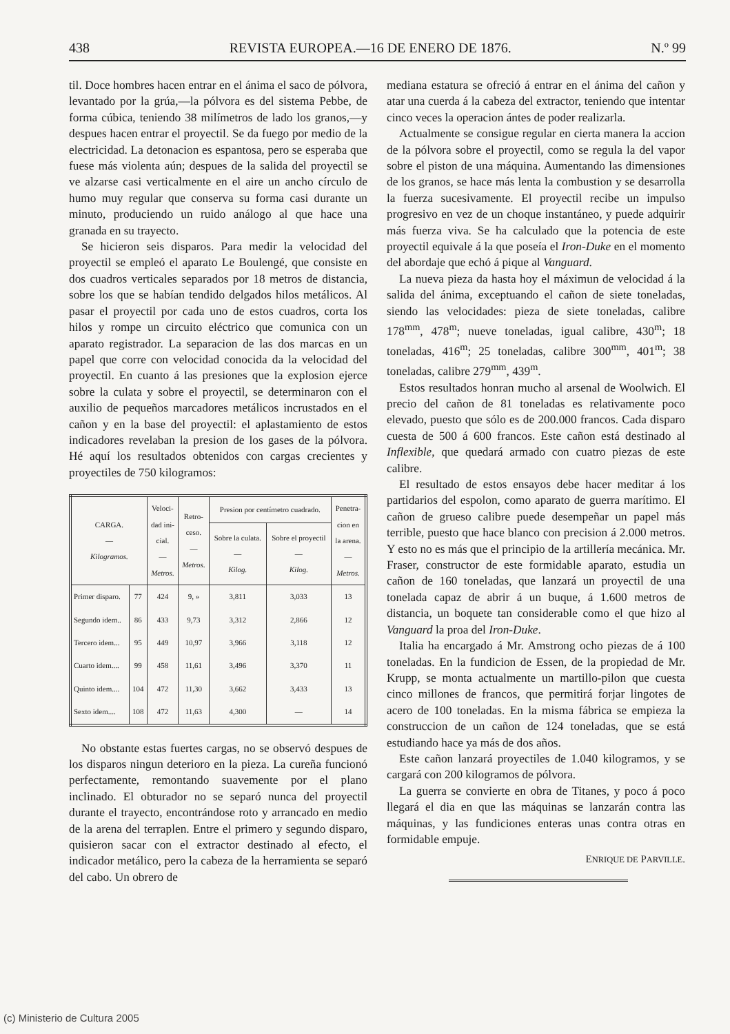438 REVISTA EUROPEA.—16 DE ENERO DE 1876. N.º 99
til. Doce hombres hacen entrar en el ánima el saco de pólvora, levantado por la grúa,—la pólvora es del sistema Pebbe, de forma cúbica, teniendo 38 milímetros de lado los granos,—y despues hacen entrar el proyectil. Se da fuego por medio de la electricidad. La detonacion es espantosa, pero se esperaba que fuese más violenta aún; despues de la salida del proyectil se ve alzarse casi verticalmente en el aire un ancho círculo de humo muy regular que conserva su forma casi durante un minuto, produciendo un ruido análogo al que hace una granada en su trayecto.
Se hicieron seis disparos. Para medir la velocidad del proyectil se empleó el aparato Le Boulengé, que consiste en dos cuadros verticales separados por 18 metros de distancia, sobre los que se habían tendido delgados hilos metálicos. Al pasar el proyectil por cada uno de estos cuadros, corta los hilos y rompe un circuito eléctrico que comunica con un aparato registrador. La separacion de las dos marcas en un papel que corre con velocidad conocida da la velocidad del proyectil. En cuanto á las presiones que la explosion ejerce sobre la culata y sobre el proyectil, se determinaron con el auxilio de pequeños marcadores metálicos incrustados en el cañon y en la base del proyectil: el aplastamiento de estos indicadores revelaban la presion de los gases de la pólvora. Hé aquí los resultados obtenidos con cargas crecientes y proyectiles de 750 kilogramos:
| CARGA. — Kilogramos. | | Veloci- dad ini- cial. — Metros. | Retro- ceso. — Metros. | Presion por centímetro cuadrado. | | Penetra- cion en la arena. — Metros. |
| --- | --- | --- | --- | --- | --- | --- |
| | | | | Sobre la culata. — Kilog. | Sobre el proyectil — Kilog. | |
| Primer disparo. | 77 | 424 | 9, » | 3,811 | 3,033 | 13 |
| Segundo idem.. | 86 | 433 | 9,73 | 3,312 | 2,866 | 12 |
| Tercero idem... | 95 | 449 | 10,97 | 3,966 | 3,118 | 12 |
| Cuarto idem.... | 99 | 458 | 11,61 | 3,496 | 3,370 | 11 |
| Quinto idem.... | 104 | 472 | 11,30 | 3,662 | 3,433 | 13 |
| Sexto idem.... | 108 | 472 | 11,63 | 4,300 | — | 14 |
No obstante estas fuertes cargas, no se observó despues de los disparos ningun deterioro en la pieza. La cureña funcionó perfectamente, remontando suavemente por el plano inclinado. El obturador no se separó nunca del proyectil durante el trayecto, encontrándose roto y arrancado en medio de la arena del terraplen. Entre el primero y segundo disparo, quisieron sacar con el extractor destinado al efecto, el indicador metálico, pero la cabeza de la herramienta se separó del cabo. Un obrero de
mediana estatura se ofreció á entrar en el ánima del cañon y atar una cuerda á la cabeza del extractor, teniendo que intentar cinco veces la operacion ántes de poder realizarla.
Actualmente se consigue regular en cierta manera la accion de la pólvora sobre el proyectil, como se regula la del vapor sobre el piston de una máquina. Aumentando las dimensiones de los granos, se hace más lenta la combustion y se desarrolla la fuerza sucesivamente. El proyectil recibe un impulso progresivo en vez de un choque instantáneo, y puede adquirir más fuerza viva. Se ha calculado que la potencia de este proyectil equivale á la que poseía el Iron-Duke en el momento del abordaje que echó á pique al Vanguard.
La nueva pieza da hasta hoy el máximun de velocidad á la salida del ánima, exceptuando el cañon de siete toneladas, siendo las velocidades: pieza de siete toneladas, calibre 178<sup>mm</sup>, 478<sup>m</sup>; nueve toneladas, igual calibre, 430<sup>m</sup>; 18 toneladas, 416<sup>m</sup>; 25 toneladas, calibre 300<sup>mm</sup>, 401<sup>m</sup>; 38 toneladas, calibre 279<sup>mm</sup>, 439<sup>m</sup>.
Estos resultados honran mucho al arsenal de Woolwich. El precio del cañon de 81 toneladas es relativamente poco elevado, puesto que sólo es de 200.000 francos. Cada disparo cuesta de 500 á 600 francos. Este cañon está destinado al Inflexible, que quedará armado con cuatro piezas de este calibre.
El resultado de estos ensayos debe hacer meditar á los partidarios del espolon, como aparato de guerra marítimo. El cañon de grueso calibre puede desempeñar un papel más terrible, puesto que hace blanco con precision á 2.000 metros. Y esto no es más que el principio de la artillería mecánica. Mr. Fraser, constructor de este formidable aparato, estudia un cañon de 160 toneladas, que lanzará un proyectil de una tonelada capaz de abrir á un buque, á 1.600 metros de distancia, un boquete tan considerable como el que hizo al Vanguard la proa del Iron-Duke.
Italia ha encargado á Mr. Amstrong ocho piezas de á 100 toneladas. En la fundicion de Essen, de la propiedad de Mr. Krupp, se monta actualmente un martillo-pilon que cuesta cinco millones de francos, que permitirá forjar lingotes de acero de 100 toneladas. En la misma fábrica se empieza la construccion de un cañon de 124 toneladas, que se está estudiando hace ya más de dos años.
Este cañon lanzará proyectiles de 1.040 kilogramos, y se cargará con 200 kilogramos de pólvora.
La guerra se convierte en obra de Titanes, y poco á poco llegará el dia en que las máquinas se lanzarán contra las máquinas, y las fundiciones enteras unas contra otras en formidable empuje.
ENRIQUE DE PARVILLE.
(c) Ministerio de Cultura 2005